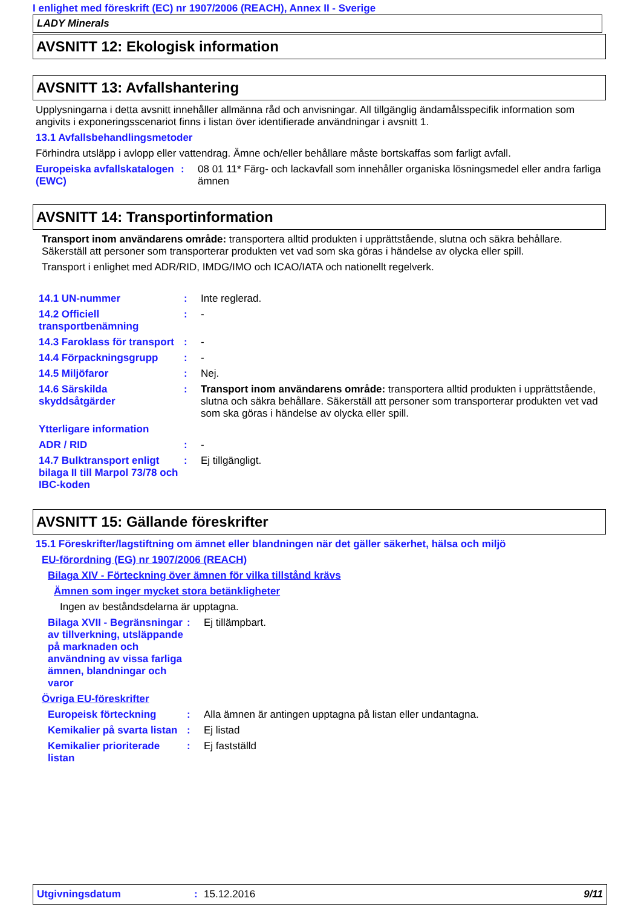I enlighet med föreskrift (EC) nr 1907/2006 (REACH), Annex II - Sverige
LADY Minerals
AVSNITT 12: Ekologisk information
AVSNITT 13: Avfallshantering
Upplysningarna i detta avsnitt innehåller allmänna råd och anvisningar. All tillgänglig ändamålsspecifik information som angivits i exponeringsscenariot finns i listan över identifierade användningar i avsnitt 1.
13.1 Avfallsbehandlingsmetoder
Förhindra utsläpp i avlopp eller vattendrag. Ämne och/eller behållare måste bortskaffas som farligt avfall.
Europeiska avfallskatalogen (EWC)
: 08 01 11* Färg- och lackavfall som innehåller organiska lösningsmedel eller andra farliga ämnen
AVSNITT 14: Transportinformation
Transport inom användarens område: transportera alltid produkten i upprättstående, slutna och säkra behållare. Säkerställ att personer som transporterar produkten vet vad som ska göras i händelse av olycka eller spill.
Transport i enlighet med ADR/RID, IMDG/IMO och ICAO/IATA och nationellt regelverk.
14.1 UN-nummer : Inte reglerad.
14.2 Officiell transportbenämning
: -
14.3 Faroklass för transport
: -
14.4 Förpackningsgrupp : -
14.5 Miljöfaror : Nej.
14.6 Särskilda skyddsåtgärder
: Transport inom användarens område: transportera alltid produkten i upprättstående, slutna och säkra behållare. Säkerställ att personer som transporterar produkten vet vad som ska göras i händelse av olycka eller spill.
Ytterligare information
ADR / RID : -
14.7 Bulktransport enligt bilaga II till Marpol 73/78 och IBC-koden
: Ej tillgängligt.
AVSNITT 15: Gällande föreskrifter
15.1 Föreskrifter/lagstiftning om ämnet eller blandningen när det gäller säkerhet, hälsa och miljö
EU-förordning (EG) nr 1907/2006 (REACH)
Bilaga XIV - Förteckning över ämnen för vilka tillstånd krävs
Ämnen som inger mycket stora betänkligheter
Ingen av beståndsdelarna är upptagna.
Bilaga XVII - Begränsningar av tillverkning, utsläppande på marknaden och användning av vissa farliga ämnen, blandningar och varor
: Ej tillämpbart.
Övriga EU-föreskrifter
Europeisk förteckning : Alla ämnen är antingen upptagna på listan eller undantagna.
Kemikalier på svarta listan
: Ej listad
Kemikalier prioriterade listan
: Ej fastställd
Utgivningsdatum : 15.12.2016 9/11